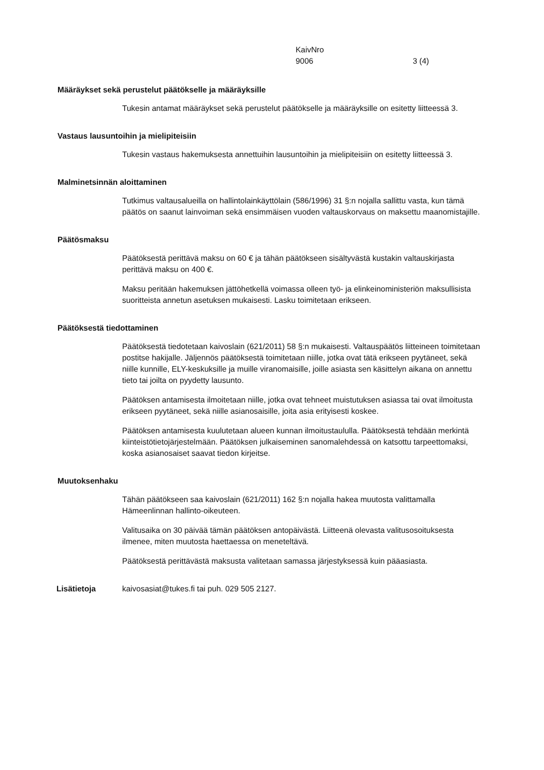KaivNro
9006 3 (4)
Määräykset sekä perustelut päätökselle ja määräyksille
Tukesin antamat määräykset sekä perustelut päätökselle ja määräyksille on esitetty liitteessä 3.
Vastaus lausuntoihin ja mielipiteisiin
Tukesin vastaus hakemuksesta annettuihin lausuntoihin ja mielipiteisiin on esitetty liitteessä 3.
Malminetsinnän aloittaminen
Tutkimus valtausalueilla on hallintolainkäyttölain (586/1996) 31 §:n nojalla sallittu vasta, kun tämä päätös on saanut lainvoiman sekä ensimmäisen vuoden valtauskorvaus on maksettu maanomistajille.
Päätösmaksu
Päätöksestä perittävä maksu on 60 € ja tähän päätökseen sisältyvästä kustakin valtauskirjasta perittävä maksu on 400 €.
Maksu peritään hakemuksen jättöhetkellä voimassa olleen työ- ja elinkeinoministeriön maksullisista suoritteista annetun asetuksen mukaisesti. Lasku toimitetaan erikseen.
Päätöksestä tiedottaminen
Päätöksestä tiedotetaan kaivoslain (621/2011) 58 §:n mukaisesti. Valtauspäätös liitteineen toimitetaan postitse hakijalle. Jäljennös päätöksestä toimitetaan niille, jotka ovat tätä erikseen pyytäneet, sekä niille kunnille, ELY-keskuksille ja muille viranomaisille, joille asiasta sen käsittelyn aikana on annettu tieto tai joilta on pyydetty lausunto.
Päätöksen antamisesta ilmoitetaan niille, jotka ovat tehneet muistutuksen asiassa tai ovat ilmoitusta erikseen pyytäneet, sekä niille asianosaisille, joita asia erityisesti koskee.
Päätöksen antamisesta kuulutetaan alueen kunnan ilmoitustaululla. Päätöksestä tehdään merkintä kiinteistötietojärjestelmään. Päätöksen julkaiseminen sanomalehdessä on katsottu tarpeettomaksi, koska asianosaiset saavat tiedon kirjeitse.
Muutoksenhaku
Tähän päätökseen saa kaivoslain (621/2011) 162 §:n nojalla hakea muutosta valittamalla Hämeenlinnan hallinto-oikeuteen.
Valitusaika on 30 päivää tämän päätöksen antopäivästä. Liitteenä olevasta valitusosoituksesta ilmenee, miten muutosta haettaessa on meneteltävä.
Päätöksestä perittävästä maksusta valitetaan samassa järjestyksessä kuin pääasiasta.
Lisätietoja kaivosasiat@tukes.fi tai puh. 029 505 2127.